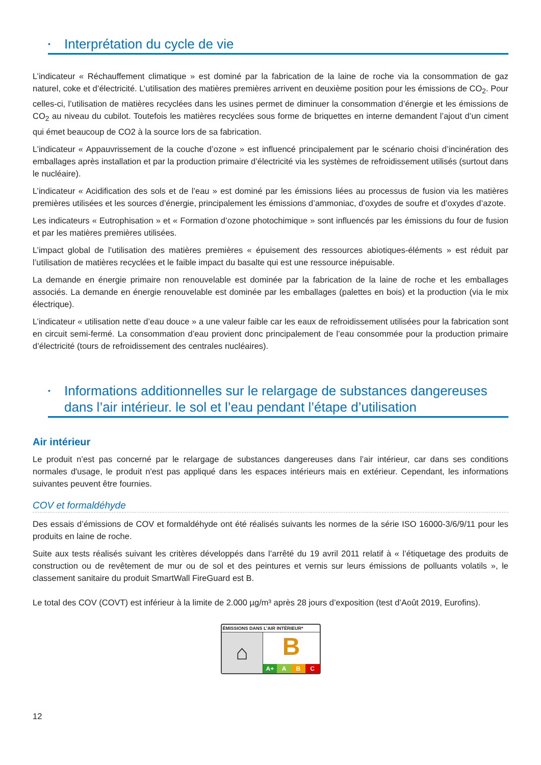• Interprétation du cycle de vie
L’indicateur « Réchauffement climatique » est dominé par la fabrication de la laine de roche via la consommation de gaz naturel, coke et d’électricité. L’utilisation des matières premières arrivent en deuxième position pour les émissions de CO<sub>2</sub>. Pour celles-ci, l’utilisation de matières recyclées dans les usines permet de diminuer la consommation d’énergie et les émissions de CO<sub>2</sub> au niveau du cubilot. Toutefois les matières recyclées sous forme de briquettes en interne demandent l’ajout d’un ciment qui émet beaucoup de CO2 à la source lors de sa fabrication.
L’indicateur « Appauvrissement de la couche d’ozone » est influencé principalement par le scénario choisi d’incinération des emballages après installation et par la production primaire d’électricité via les systèmes de refroidissement utilisés (surtout dans le nucléaire).
L’indicateur « Acidification des sols et de l’eau » est dominé par les émissions liées au processus de fusion via les matières premières utilisées et les sources d’énergie, principalement les émissions d’ammoniac, d’oxydes de soufre et d’oxydes d’azote.
Les indicateurs « Eutrophisation » et « Formation d’ozone photochimique » sont influencés par les émissions du four de fusion et par les matières premières utilisées.
L’impact global de l’utilisation des matières premières « épuisement des ressources abiotiques-éléments » est réduit par l’utilisation de matières recyclées et le faible impact du basalte qui est une ressource inépuisable.
La demande en énergie primaire non renouvelable est dominée par la fabrication de la laine de roche et les emballages associés. La demande en énergie renouvelable est dominée par les emballages (palettes en bois) et la production (via le mix électrique).
L’indicateur « utilisation nette d’eau douce » a une valeur faible car les eaux de refroidissement utilisées pour la fabrication sont en circuit semi-fermé. La consommation d’eau provient donc principalement de l’eau consommée pour la production primaire d’électricité (tours de refroidissement des centrales nucléaires).
• Informations additionnelles sur le relargage de substances dangereuses dans l’air intérieur. le sol et l’eau pendant l’étape d’utilisation
Air intérieur
Le produit n’est pas concerné par le relargage de substances dangereuses dans l’air intérieur, car dans ses conditions normales d'usage, le produit n'est pas appliqué dans les espaces intérieurs mais en extérieur. Cependant, les informations suivantes peuvent être fournies.
COV et formaldéhyde
Des essais d’émissions de COV et formaldéhyde ont été réalisés suivants les normes de la série ISO 16000-3/6/9/11 pour les produits en laine de roche.
Suite aux tests réalisés suivant les critères développés dans l’arrêté du 19 avril 2011 relatif à « l’étiquetage des produits de construction ou de revêtement de mur ou de sol et des peintures et vernis sur leurs émissions de polluants volatils », le classement sanitaire du produit SmartWall FireGuard est B.
Le total des COV (COVT) est inférieur à la limite de 2.000 µg/m³ après 28 jours d’exposition (test d’Août 2019, Eurofins).
ÉMISSIONS DANS L’AIR INTÉRIEUR*
⌂
B
A+ A B C
12